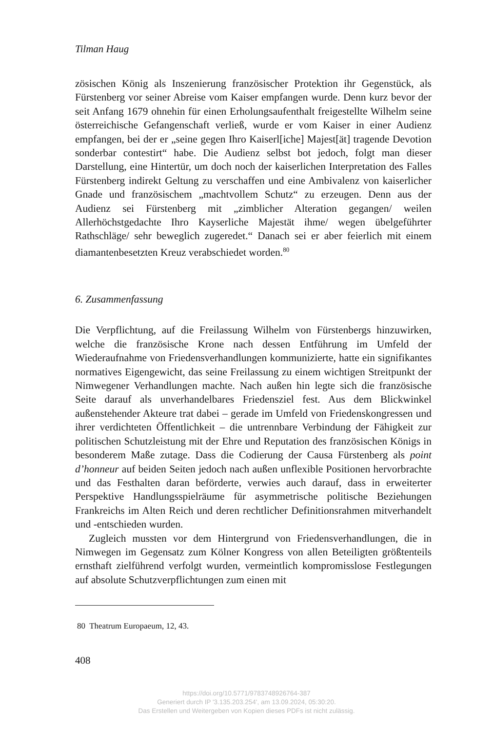Tilman Haug
zösischen König als Inszenierung französischer Protektion ihr Gegenstück, als Fürstenberg vor seiner Abreise vom Kaiser empfangen wurde. Denn kurz bevor der seit Anfang 1679 ohnehin für einen Erholungsaufenthalt freigestellte Wilhelm seine österreichische Gefangenschaft verließ, wurde er vom Kaiser in einer Audienz empfangen, bei der er „seine gegen Ihro Kaiserl[iche] Majest[ät] tragende Devotion sonderbar contestirt“ habe. Die Audienz selbst bot jedoch, folgt man dieser Darstellung, eine Hintertür, um doch noch der kaiserlichen Interpretation des Falles Fürstenberg indirekt Geltung zu verschaffen und eine Ambivalenz von kaiserlicher Gnade und französischem „machtvollem Schutz“ zu erzeugen. Denn aus der Audienz sei Fürstenberg mit „zimblicher Alteration gegangen/ weilen Allerhöchstgedachte Ihro Kayserliche Majestät ihme/ wegen übelgeführter Rathschläge/ sehr beweglich zugeredet.“ Danach sei er aber feierlich mit einem diamantenbesetzten Kreuz verabschiedet worden.<sup>80</sup>
6. Zusammenfassung
Die Verpflichtung, auf die Freilassung Wilhelm von Fürstenbergs hinzuwirken, welche die französische Krone nach dessen Entführung im Umfeld der Wiederaufnahme von Friedensverhandlungen kommunizierte, hatte ein signifikantes normatives Eigengewicht, das seine Freilassung zu einem wichtigen Streitpunkt der Nimwegener Verhandlungen machte. Nach außen hin legte sich die französische Seite darauf als unverhandelbares Friedensziel fest. Aus dem Blickwinkel außenstehender Akteure trat dabei – gerade im Umfeld von Friedenskongressen und ihrer verdichteten Öffentlichkeit – die untrennbare Verbindung der Fähigkeit zur politischen Schutzleistung mit der Ehre und Reputation des französischen Königs in besonderem Maße zutage. Dass die Codierung der Causa Fürstenberg als point d’honneur auf beiden Seiten jedoch nach außen unflexible Positionen hervorbrachte und das Festhalten daran beförderte, verwies auch darauf, dass in erweiterter Perspektive Handlungsspielräume für asymmetrische politische Beziehungen Frankreichs im Alten Reich und deren rechtlicher Definitionsrahmen mitverhandelt und -entschieden wurden.
Zugleich mussten vor dem Hintergrund von Friedensverhandlungen, die in Nimwegen im Gegensatz zum Kölner Kongress von allen Beteiligten größtenteils ernsthaft zielführend verfolgt wurden, vermeintlich kompromisslose Festlegungen auf absolute Schutzverpflichtungen zum einen mit
80 Theatrum Europaeum, 12, 43.
408
https://doi.org/10.5771/9783748926764-387
Generiert durch IP '3.135.203.254', am 13.09.2024, 05:30:20.
Das Erstellen und Weitergeben von Kopien dieses PDFs ist nicht zulässig.